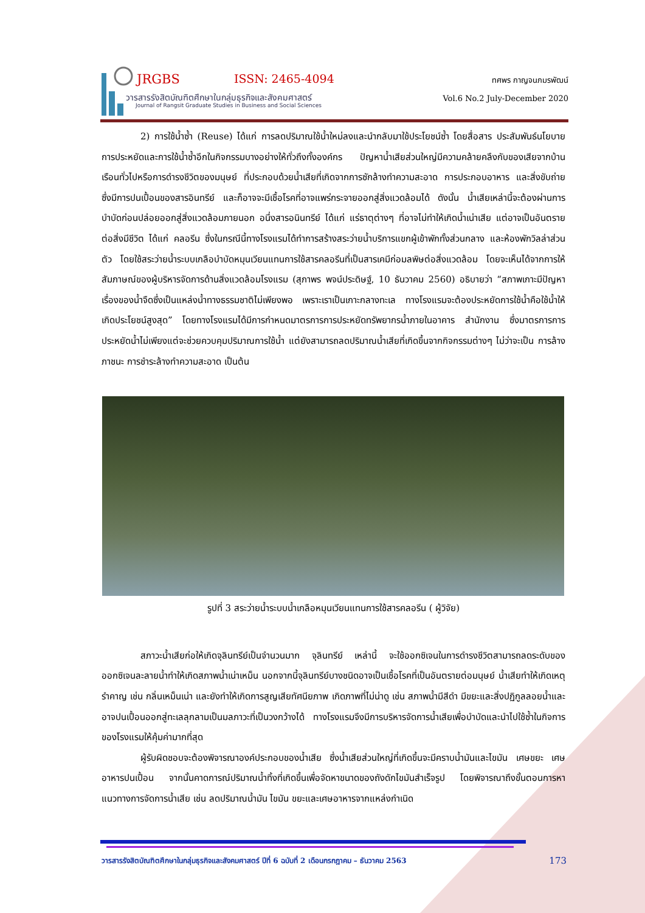JRGBS ISSN: 2465-4094
วารสารรังสิตบัณฑิตศึกษาในกลุ่มธุรกิจและสังคมศาสตร์
Journal of Rangsit Graduate Studies in Business and Social Sciences
ทศพร กาญจนภมรพัฒน์
Vol.6 No.2 July-December 2020
2) การใช้น้ำซ้ำ (Reuse) ได้แก่ การลดปริมาณใช้น้ำใหม่ลงและนำกลับมาใช้ประโยชน์ซ้ำ โดยสื่อสาร ประสัมพันธ์นโยบายการประหยัดและการใช้น้ำซ้ำอีกในกิจกรรมบางอย่างให้ทั่วถึงทั้งองค์กร ปัญหาน้ำเสียส่วนใหญ่มีความคล้ายคลึงกับของเสียจากบ้านเรือนทั่วไปหรือการดำรงชีวิตของมนุษย์ ที่ประกอบด้วยน้ำเสียที่เกิดจากการซักล้างทำความสะอาด การประกอบอาหาร และสิ่งขับถ่าย ซึ่งมีการปนเปื้อนของสารอินทรีย์ และก็อาจจะมีเชื้อโรคที่อาจแพร่กระจายออกสู่สิ่งแวดล้อมได้ ดังนั้น น้ำเสียเหล่านี้จะต้องผ่านการบำบัดก่อนปล่อยออกสู่สิ่งแวดล้อมภายนอก อนึ่งสารอนินทรีย์ ได้แก่ แร่ธาตุต่างๆ ที่อาจไม่ทำให้เกิดน้ำเน่าเสีย แต่อาจเป็นอันตรายต่อสิ่งมีชีวิต ได้แก่ คลอรีน ซึ่งในกรณีนี้ทางโรงแรมได้ทำการสร้างสระว่ายน้ำบริการแขกผู้เข้าพักทั้งส่วนกลาง และห้องพักวิลล่าส่วนตัว โดยใช้สระว่ายน้ำระบบเกลือบำบัดหมุนเวียนแทนการใช้สารคลอรีนที่เป็นสารเคมีก่อมลพิษต่อสิ่งแวดล้อม โดยจะเห็นได้จากการให้สัมภาษณ์ของผู้บริหารจัดการด้านสิ่งแวดล้อมโรงแรม (สุภาพร พจน์ประดิษฐ์, 10 ธันวาคม 2560) อธิบายว่า “สภาพเกาะมีปัญหาเรื่องของน้ำจืดซึ่งเป็นแหล่งน้ำทางธรรมชาติไม่เพียงพอ เพราะเราเป็นเกาะกลางทะเล ทางโรงแรมจะต้องประหยัดการใช้น้ำคือใช้น้ำให้เกิดประโยชน์สูงสุด” โดยทางโรงแรมได้มีการกำหนดมาตรการการประหยัดทรัพยากรน้ำภายในอาคาร สำนักงาน ซึ่งมาตรการการประหยัดน้ำไม่เพียงแต่จะช่วยควบคุมปริมาณการใช้น้ำ แต่ยังสามารถลดปริมาณน้ำเสียที่เกิดขึ้นจากกิจกรรมต่างๆ ไม่ว่าจะเป็น การล้างภาชนะ การชำระล้างทำความสะอาด เป็นต้น
รูปที่ 3 สระว่ายน้ำระบบน้ำเกลือหมุนเวียนแทนการใช้สารคลอรีน ( ผู้วิจัย)
สภาวะน้ำเสียก่อให้เกิดจุลินทรีย์เป็นจำนวนมาก จุลินทรีย์ เหล่านี้ จะใช้ออกซิเจนในการดำรงชีวิตสามารถลดระดับของออกซิเจนละลายน้ำทำให้เกิดสภาพน้ำเน่าเหม็น นอกจากนี้จุลินทรีย์บางชนิดอาจเป็นเชื้อโรคที่เป็นอันตรายต่อมนุษย์ น้ำเสียทำให้เกิดเหตุรำคาญ เช่น กลิ่นเหม็นเน่า และยังทำให้เกิดการสูญเสียทัศนียภาพ เกิดภาพที่ไม่น่าดู เช่น สภาพน้ำมีสีดำ มีขยะและสิ่งปฏิกูลลอยน้ำและอาจปนเปื้อนออกสู่ทะเลลุกลามเป็นมลภาวะที่เป็นวงกว้างได้ ทางโรงแรมจึงมีการบริหารจัดการน้ำเสียเพื่อบำบัดและนำไปใช้ซ้ำในกิจการของโรงแรมให้คุ้มค่ามากที่สุด
ผู้รับผิดชอบจะต้องพิจารณาองค์ประกอบของน้ำเสีย ซึ่งน้ำเสียส่วนใหญ่ที่เกิดขึ้นจะมีคราบน้ำมันและไขมัน เศษขยะ เศษอาหารปนเปื้อน จากนั้นคาดการณ์ปริมาณน้ำทิ้งที่เกิดขึ้นเพื่อจัดหาขนาดของถังดักไขมันสำเร็จรูป โดยพิจารณาถึงขั้นตอนการหาแนวทางการจัดการน้ำเสีย เช่น ลดปริมาณน้ำมัน ไขมัน ขยะและเศษอาหารจากแหล่งกำเนิด
วารสารรังสิตบัณฑิตศึกษาในกลุ่มธุรกิจและสังคมศาสตร์ ปีที่ 6 ฉบับที่ 2 เดือนกรกฎาคม – ธันวาคม 2563 173